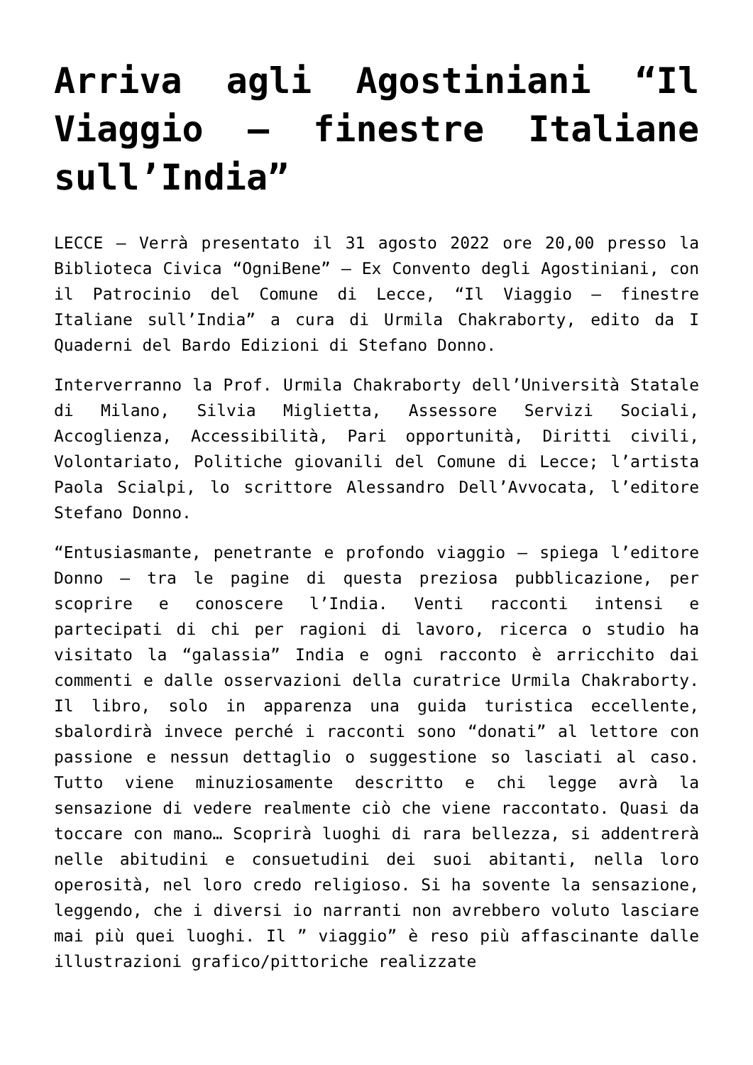Arriva agli Agostiniani “Il Viaggio – finestre Italiane sull’India”
LECCE – Verrà presentato il 31 agosto 2022 ore 20,00 presso la Biblioteca Civica “OgniBene” – Ex Convento degli Agostiniani, con il Patrocinio del Comune di Lecce, “Il Viaggio – finestre Italiane sull’India” a cura di Urmila Chakraborty, edito da I Quaderni del Bardo Edizioni di Stefano Donno.
Interverranno la Prof. Urmila Chakraborty dell’Università Statale di Milano, Silvia Miglietta, Assessore Servizi Sociali, Accoglienza, Accessibilità, Pari opportunità, Diritti civili, Volontariato, Politiche giovanili del Comune di Lecce; l’artista Paola Scialpi, lo scrittore Alessandro Dell’Avvocata, l’editore Stefano Donno.
“Entusiasmante, penetrante e profondo viaggio – spiega l’editore Donno – tra le pagine di questa preziosa pubblicazione, per scoprire e conoscere l’India. Venti racconti intensi e partecipati di chi per ragioni di lavoro, ricerca o studio ha visitato la “galassia” India e ogni racconto è arricchito dai commenti e dalle osservazioni della curatrice Urmila Chakraborty. Il libro, solo in apparenza una guida turistica eccellente, sbalordirà invece perché i racconti sono “donati” al lettore con passione e nessun dettaglio o suggestione so lasciati al caso. Tutto viene minuziosamente descritto e chi legge avrà la sensazione di vedere realmente ciò che viene raccontato. Quasi da toccare con mano… Scoprirà luoghi di rara bellezza, si addentrerà nelle abitudini e consuetudini dei suoi abitanti, nella loro operosità, nel loro credo religioso. Si ha sovente la sensazione, leggendo, che i diversi io narranti non avrebbero voluto lasciare mai più quei luoghi. Il ” viaggio” è reso più affascinante dalle illustrazioni grafico/pittoriche realizzate